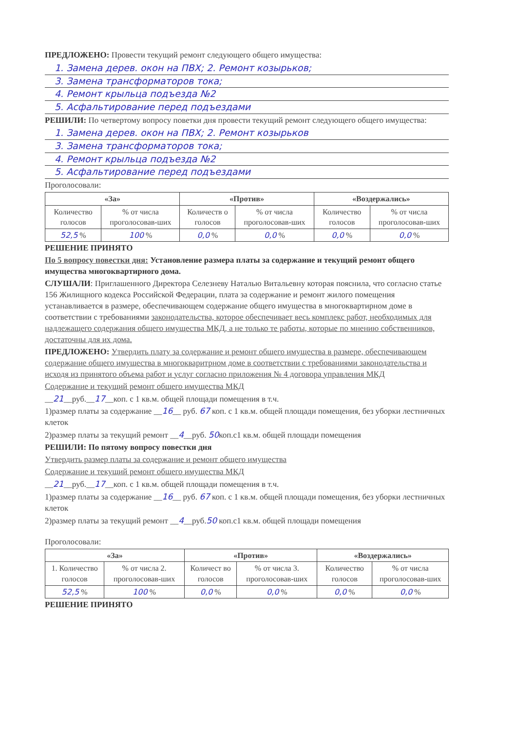ПРЕДЛОЖЕНО: Провести текущий ремонт следующего общего имущества:
1. Замена дерев. окон на ПВХ; 2. Ремонт козырьков;
3. Замена трансформаторов тока;
4. Ремонт крыльца подъезда №2
5. Асфальтирование перед подъездами
РЕШИЛИ: По четвертому вопросу поветки дня провести текущий ремонт следующего общего имущества:
1. Замена дерев. окон на ПВХ; 2. Ремонт козырьков
3. Замена трансформаторов тока;
4. Ремонт крыльца подъезда №2
5. Асфальтирование перед подъездами
Проголосовали:
| «За» | | «Против» | | «Воздержались» | |
| --- | --- | --- | --- | --- | --- |
| Количество голосов | % от числа проголосовав-ших | Количеств о голосов | % от числа проголосовав-ших | Количество голосов | % от числа проголосовав-ших |
| 52,5 % | 100 % | 0,0 % | 0,0 % | 0,0 % | 0,0 % |
РЕШЕНИЕ ПРИНЯТО
По 5 вопросу повестки дня: Установление размера платы за содержание и текущий ремонт общего имущества многоквартирного дома.
СЛУШАЛИ: Приглашенного Директора Селезневу Наталью Витальевну которая пояснила, что согласно статье 156 Жилищного кодекса Российской Федерации, плата за содержание и ремонт жилого помещения устанавливается в размере, обеспечивающем содержание общего имущества в многоквартирном доме в соответствии с требованиями законодательства, которое обеспечивает весь комплекс работ, необходимых для надлежащего содержания общего имущества МКД, а не только те работы, которые по мнению собственников, достаточны для их дома.
ПРЕДЛОЖЕНО: Утвердить плату за содержание и ремонт общего имущества в размере, обеспечивающем содержание общего имущества в многокваритрном доме в соответствии с требованиями законодательства и исходя из принятого объема работ и услуг согласно приложения № 4 договора управления МКД
Содержание и текущий ремонт общего имущества МКД
__21__руб.__17__коп. с 1 кв.м. общей площади помещения в т.ч.
1)размер платы за содержание __16__ руб. 67 коп. с 1 кв.м. общей площади помещения, без уборки лестничных клеток
2)размер платы за текущий ремонт __4__руб. 50коп.с1 кв.м. общей площади помещения
РЕШИЛИ: По пятому вопросу повестки дня
Утвердить размер платы за содержание и ремонт общего имущества
Содержание и текущий ремонт общего имущества МКД
__21__руб.__17__коп. с 1 кв.м. общей площади помещения в т.ч.
1)размер платы за содержание __16__ руб. 67 коп. с 1 кв.м. общей площади помещения, без уборки лестничных клеток
2)размер платы за текущий ремонт __4__руб.50 коп.с1 кв.м. общей площади помещения
Проголосовали:
| «За» | | «Против» | | «Воздержались» | |
| --- | --- | --- | --- | --- | --- |
| 1. Количество голосов | % от числа 2. проголосовав-ших | Количест во голосов | % от числа 3. проголосовав-ших | Количество голосов | % от числа проголосовав-ших |
| 52,5 % | 100 % | 0,0 % | 0,0 % | 0,0 % | 0,0 % |
РЕШЕНИЕ ПРИНЯТО